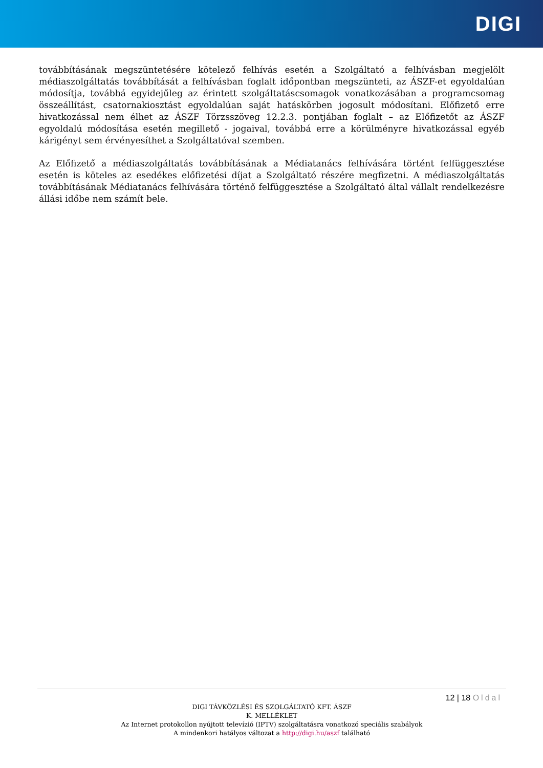DIGI
továbbításának megszüntetésére kötelező felhívás esetén a Szolgáltató a felhívásban megjelölt médiaszolgáltatás továbbítását a felhívásban foglalt időpontban megszünteti, az ÁSZF-et egyoldalúan módosítja, továbbá egyidejűleg az érintett szolgáltatáscsomagok vonatkozásában a programcsomag összeállítást, csatornakiosztást egyoldalúan saját hatáskörben jogosult módosítani. Előfizető erre hivatkozással nem élhet az ÁSZF Törzsszöveg 12.2.3. pontjában foglalt – az Előfizetőt az ÁSZF egyoldalú módosítása esetén megillető - jogaival, továbbá erre a körülményre hivatkozással egyéb kárigényt sem érvényesíthet a Szolgáltatóval szemben.
Az Előfizető a médiaszolgáltatás továbbításának a Médiatanács felhívására történt felfüggesztése esetén is köteles az esedékes előfizetési díjat a Szolgáltató részére megfizetni. A médiaszolgáltatás továbbításának Médiatanács felhívására történő felfüggesztése a Szolgáltató által vállalt rendelkezésre állási időbe nem számít bele.
12 | 18 Oldal
DIGI TÁVKÖZLÉSI ÉS SZOLGÁLTATÓ KFT. ÁSZF
K. MELLÉKLET
Az Internet protokollon nyújtott televízió (IPTV) szolgáltatásra vonatkozó speciális szabályok
A mindenkori hatályos változat a http://digi.hu/aszf található